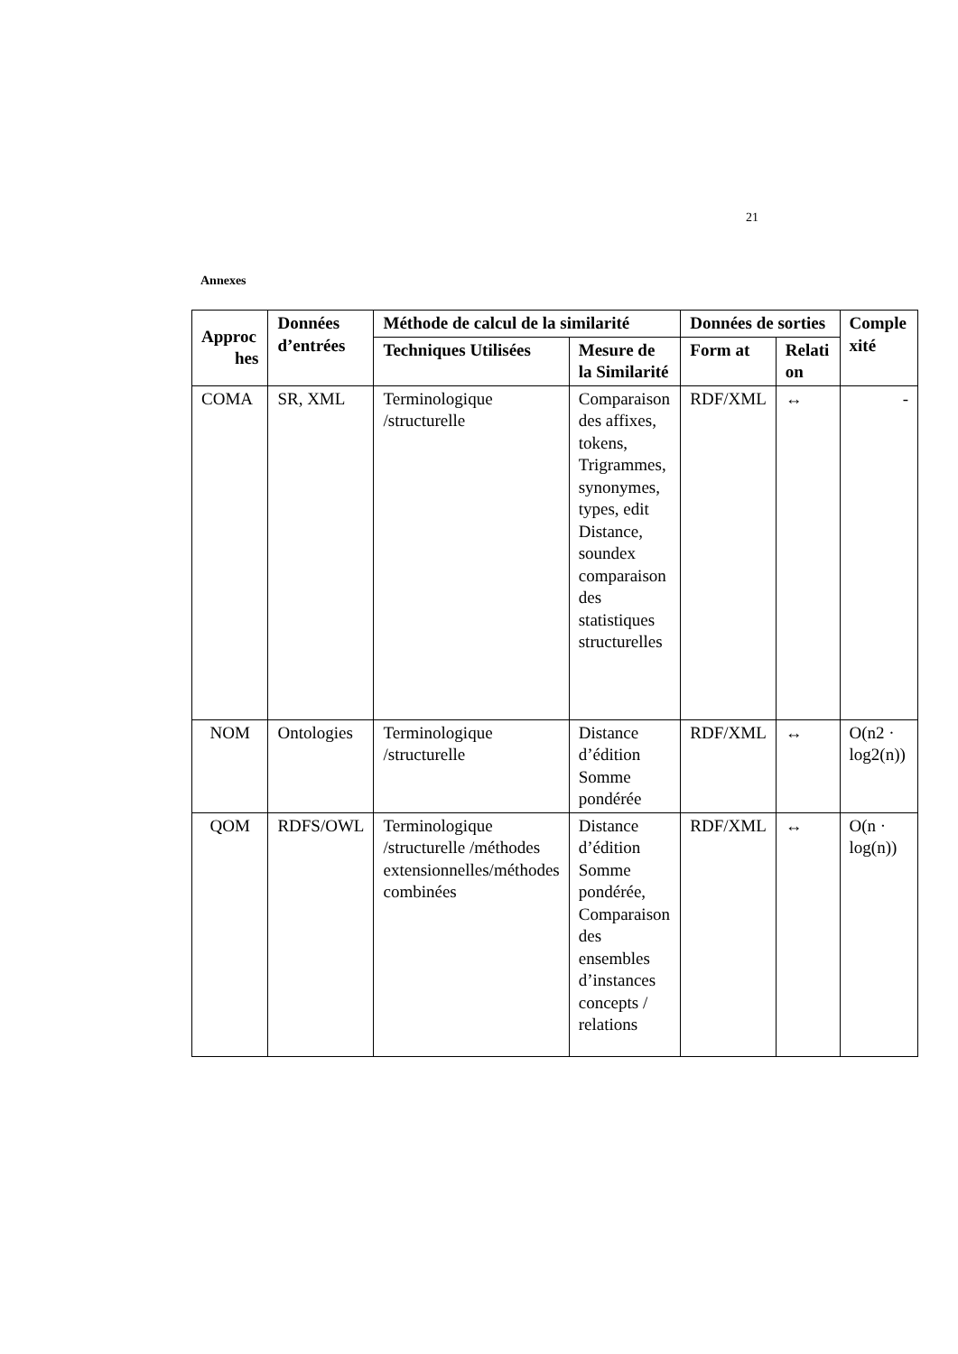21
Annexes
| Approc hes | Données d’entrées | Méthode de calcul de la similarité | | Données de sorties | | Comple xité |
| --- | --- | --- | --- | --- | --- | --- |
| | | Techniques Utilisées | Mesure de la Similarité | Form at | Relati on | |
| COMA | SR, XML | Terminologique /structurelle | Comparaison des affixes, tokens, Trigrammes, synonymes, types, edit Distance, soundex comparaison des statistiques structurelles | RDF/XML | ↔ | - |
| NOM | Ontologies | Terminologique /structurelle | Distance d’édition Somme pondérée | RDF/XML | ↔ | O(n2 · log2(n)) |
| QOM | RDFS/OWL | Terminologique /structurelle /méthodes extensionnelles/méthodes combinées | Distance d’édition Somme pondérée, Comparaison des ensembles d’instances concepts / relations | RDF/XML | ↔ | O(n · log(n)) |